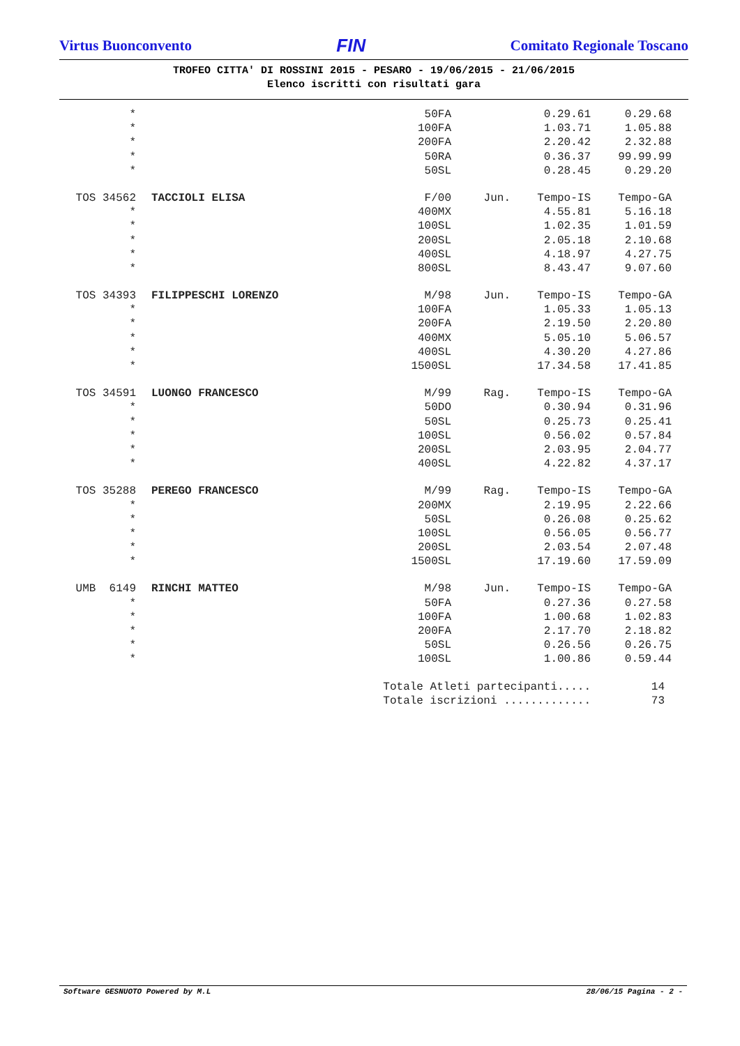Virtus Buonconvento FIN Comitato Regionale Toscano
TROFEO CITTA' DI ROSSINI 2015 - PESARO - 19/06/2015 - 21/06/2015
Elenco iscritti con risultati gara
| * | | 50FA | | 0.29.61 | 0.29.68 |
| * | | 100FA | | 1.03.71 | 1.05.88 |
| * | | 200FA | | 2.20.42 | 2.32.88 |
| * | | 50RA | | 0.36.37 | 99.99.99 |
| * | | 50SL | | 0.28.45 | 0.29.20 |
| TOS 34562 | TACCIOLI ELISA | F/00 | Jun. | Tempo-IS | Tempo-GA |
| * | | 400MX | | 4.55.81 | 5.16.18 |
| * | | 100SL | | 1.02.35 | 1.01.59 |
| * | | 200SL | | 2.05.18 | 2.10.68 |
| * | | 400SL | | 4.18.97 | 4.27.75 |
| * | | 800SL | | 8.43.47 | 9.07.60 |
| TOS 34393 | FILIPPESCHI LORENZO | M/98 | Jun. | Tempo-IS | Tempo-GA |
| * | | 100FA | | 1.05.33 | 1.05.13 |
| * | | 200FA | | 2.19.50 | 2.20.80 |
| * | | 400MX | | 5.05.10 | 5.06.57 |
| * | | 400SL | | 4.30.20 | 4.27.86 |
| * | | 1500SL | | 17.34.58 | 17.41.85 |
| TOS 34591 | LUONGO FRANCESCO | M/99 | Rag. | Tempo-IS | Tempo-GA |
| * | | 50DO | | 0.30.94 | 0.31.96 |
| * | | 50SL | | 0.25.73 | 0.25.41 |
| * | | 100SL | | 0.56.02 | 0.57.84 |
| * | | 200SL | | 2.03.95 | 2.04.77 |
| * | | 400SL | | 4.22.82 | 4.37.17 |
| TOS 35288 | PEREGO FRANCESCO | M/99 | Rag. | Tempo-IS | Tempo-GA |
| * | | 200MX | | 2.19.95 | 2.22.66 |
| * | | 50SL | | 0.26.08 | 0.25.62 |
| * | | 100SL | | 0.56.05 | 0.56.77 |
| * | | 200SL | | 2.03.54 | 2.07.48 |
| * | | 1500SL | | 17.19.60 | 17.59.09 |
| UMB 6149 | RINCHI MATTEO | M/98 | Jun. | Tempo-IS | Tempo-GA |
| * | | 50FA | | 0.27.36 | 0.27.58 |
| * | | 100FA | | 1.00.68 | 1.02.83 |
| * | | 200FA | | 2.17.70 | 2.18.82 |
| * | | 50SL | | 0.26.56 | 0.26.75 |
| * | | 100SL | | 1.00.86 | 0.59.44 |
| | Totale Atleti partecipanti..... | | | | 14 |
| | Totale iscrizioni ............. | | | | 73 |
Software GESNUOTO Powered by M.L 28/06/15 Pagina - 2 -